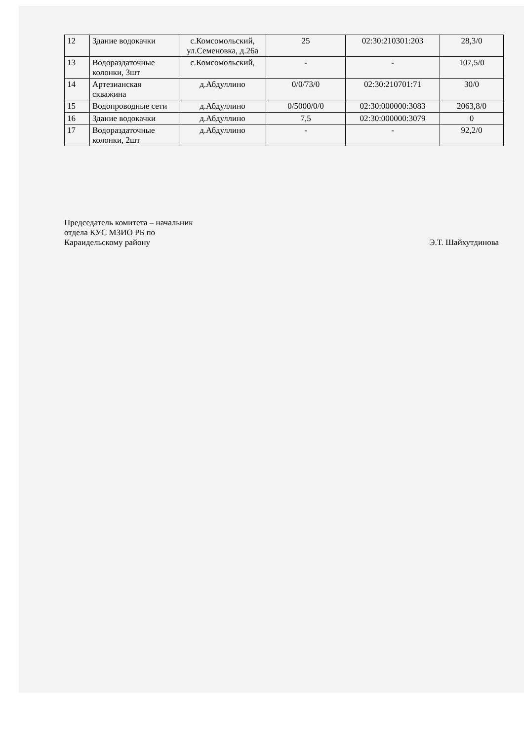| 12 | Здание водокачки | с.Комсомольский, ул.Семеновка, д.26а | 25 | 02:30:210301:203 | 28,3/0 |
| 13 | Водораздаточные колонки, 3шт | с.Комсомольский, | - | - | 107,5/0 |
| 14 | Артезианская скважина | д.Абдуллино | 0/0/73/0 | 02:30:210701:71 | 30/0 |
| 15 | Водопроводные сети | д.Абдуллино | 0/5000/0/0 | 02:30:000000:3083 | 2063,8/0 |
| 16 | Здание водокачки | д.Абдуллино | 7,5 | 02:30:000000:3079 | 0 |
| 17 | Водораздаточные колонки, 2шт | д.Абдуллино | - | - | 92,2/0 |
Председатель комитета – начальник
отдела КУС МЗИО РБ по
Караидельскому району
Э.Т. Шайхутдинова